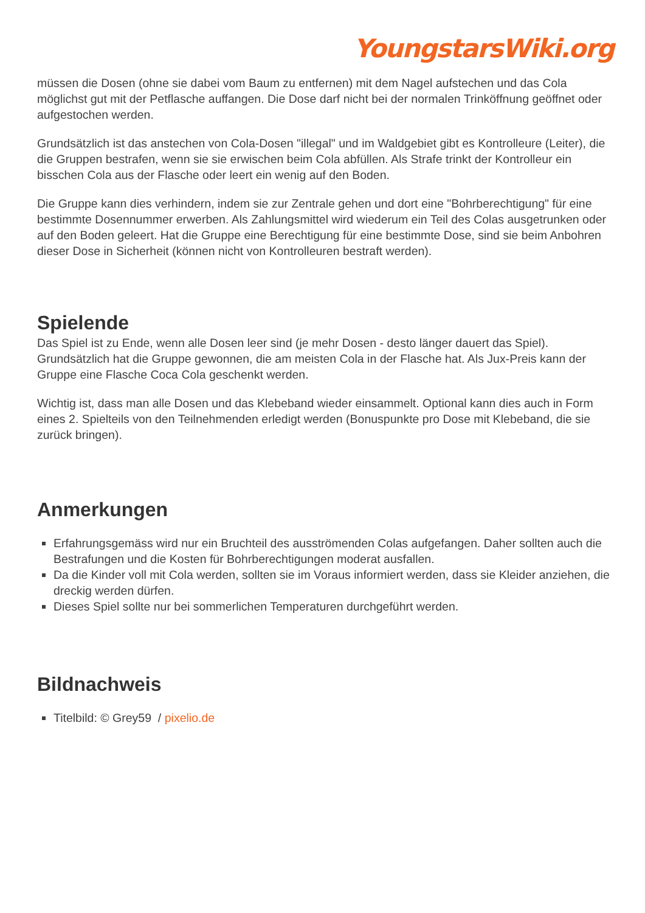YoungstarsWiki.org
müssen die Dosen (ohne sie dabei vom Baum zu entfernen) mit dem Nagel aufstechen und das Cola möglichst gut mit der Petflasche auffangen. Die Dose darf nicht bei der normalen Trinköffnung geöffnet oder aufgestochen werden.
Grundsätzlich ist das anstechen von Cola-Dosen "illegal" und im Waldgebiet gibt es Kontrolleure (Leiter), die die Gruppen bestrafen, wenn sie sie erwischen beim Cola abfüllen. Als Strafe trinkt der Kontrolleur ein bisschen Cola aus der Flasche oder leert ein wenig auf den Boden.
Die Gruppe kann dies verhindern, indem sie zur Zentrale gehen und dort eine "Bohrberechtigung" für eine bestimmte Dosennummer erwerben. Als Zahlungsmittel wird wiederum ein Teil des Colas ausgetrunken oder auf den Boden geleert. Hat die Gruppe eine Berechtigung für eine bestimmte Dose, sind sie beim Anbohren dieser Dose in Sicherheit (können nicht von Kontrolleuren bestraft werden).
Spielende
Das Spiel ist zu Ende, wenn alle Dosen leer sind (je mehr Dosen - desto länger dauert das Spiel). Grundsätzlich hat die Gruppe gewonnen, die am meisten Cola in der Flasche hat. Als Jux-Preis kann der Gruppe eine Flasche Coca Cola geschenkt werden.
Wichtig ist, dass man alle Dosen und das Klebeband wieder einsammelt. Optional kann dies auch in Form eines 2. Spielteils von den Teilnehmenden erledigt werden (Bonuspunkte pro Dose mit Klebeband, die sie zurück bringen).
Anmerkungen
Erfahrungsgemäss wird nur ein Bruchteil des ausströmenden Colas aufgefangen. Daher sollten auch die Bestrafungen und die Kosten für Bohrberechtigungen moderat ausfallen.
Da die Kinder voll mit Cola werden, sollten sie im Voraus informiert werden, dass sie Kleider anziehen, die dreckig werden dürfen.
Dieses Spiel sollte nur bei sommerlichen Temperaturen durchgeführt werden.
Bildnachweis
Titelbild: © Grey59 / pixelio.de